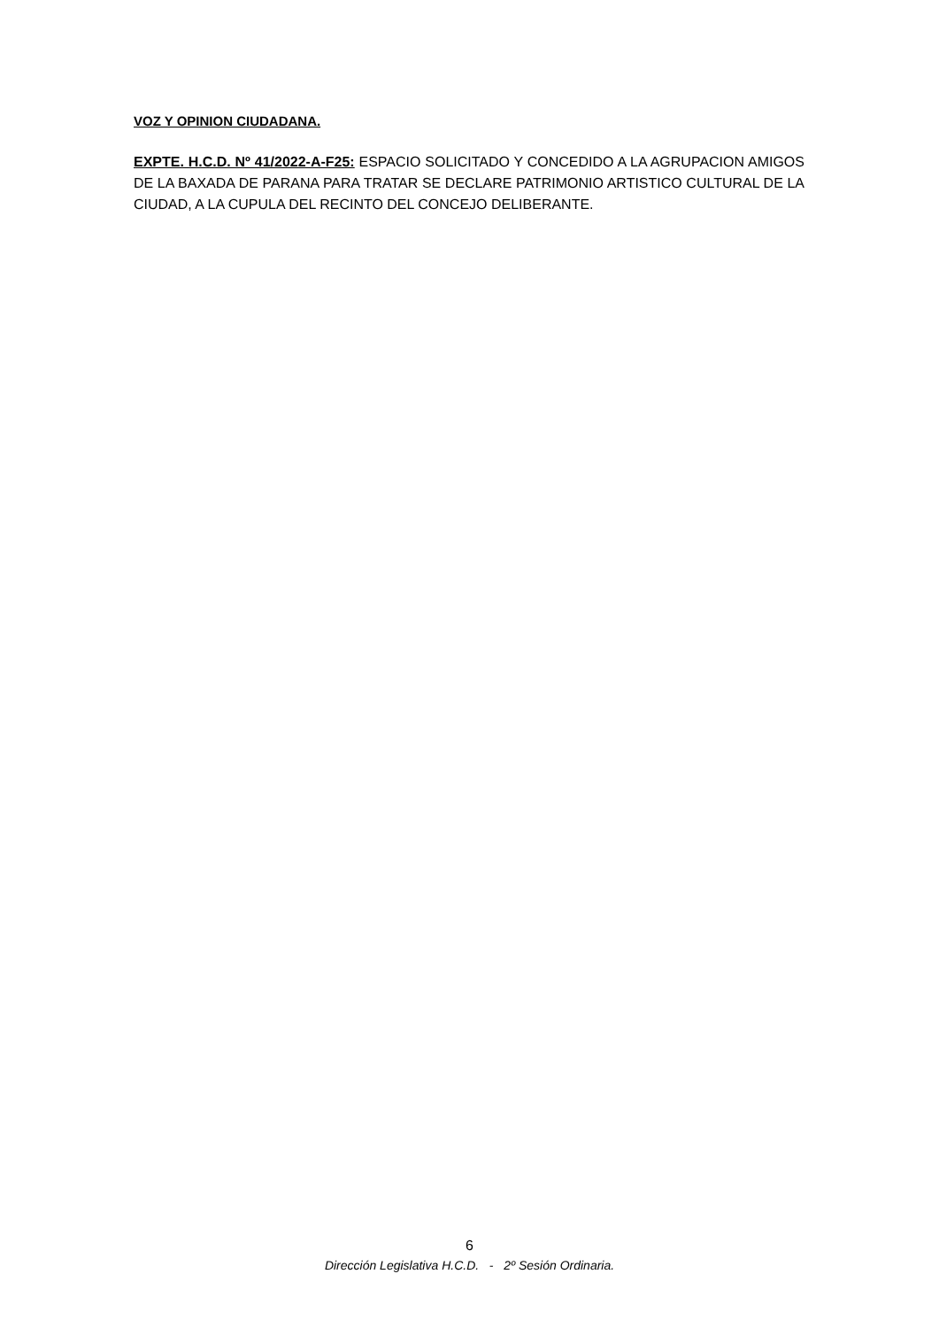VOZ Y OPINION CIUDADANA.
EXPTE. H.C.D. Nº 41/2022-A-F25: ESPACIO SOLICITADO Y CONCEDIDO A LA AGRUPACION AMIGOS DE LA BAXADA DE PARANA PARA TRATAR SE DECLARE PATRIMONIO ARTISTICO CULTURAL DE LA CIUDAD, A LA CUPULA DEL RECINTO DEL CONCEJO DELIBERANTE.
6
Dirección Legislativa H.C.D. - 2º Sesión Ordinaria.